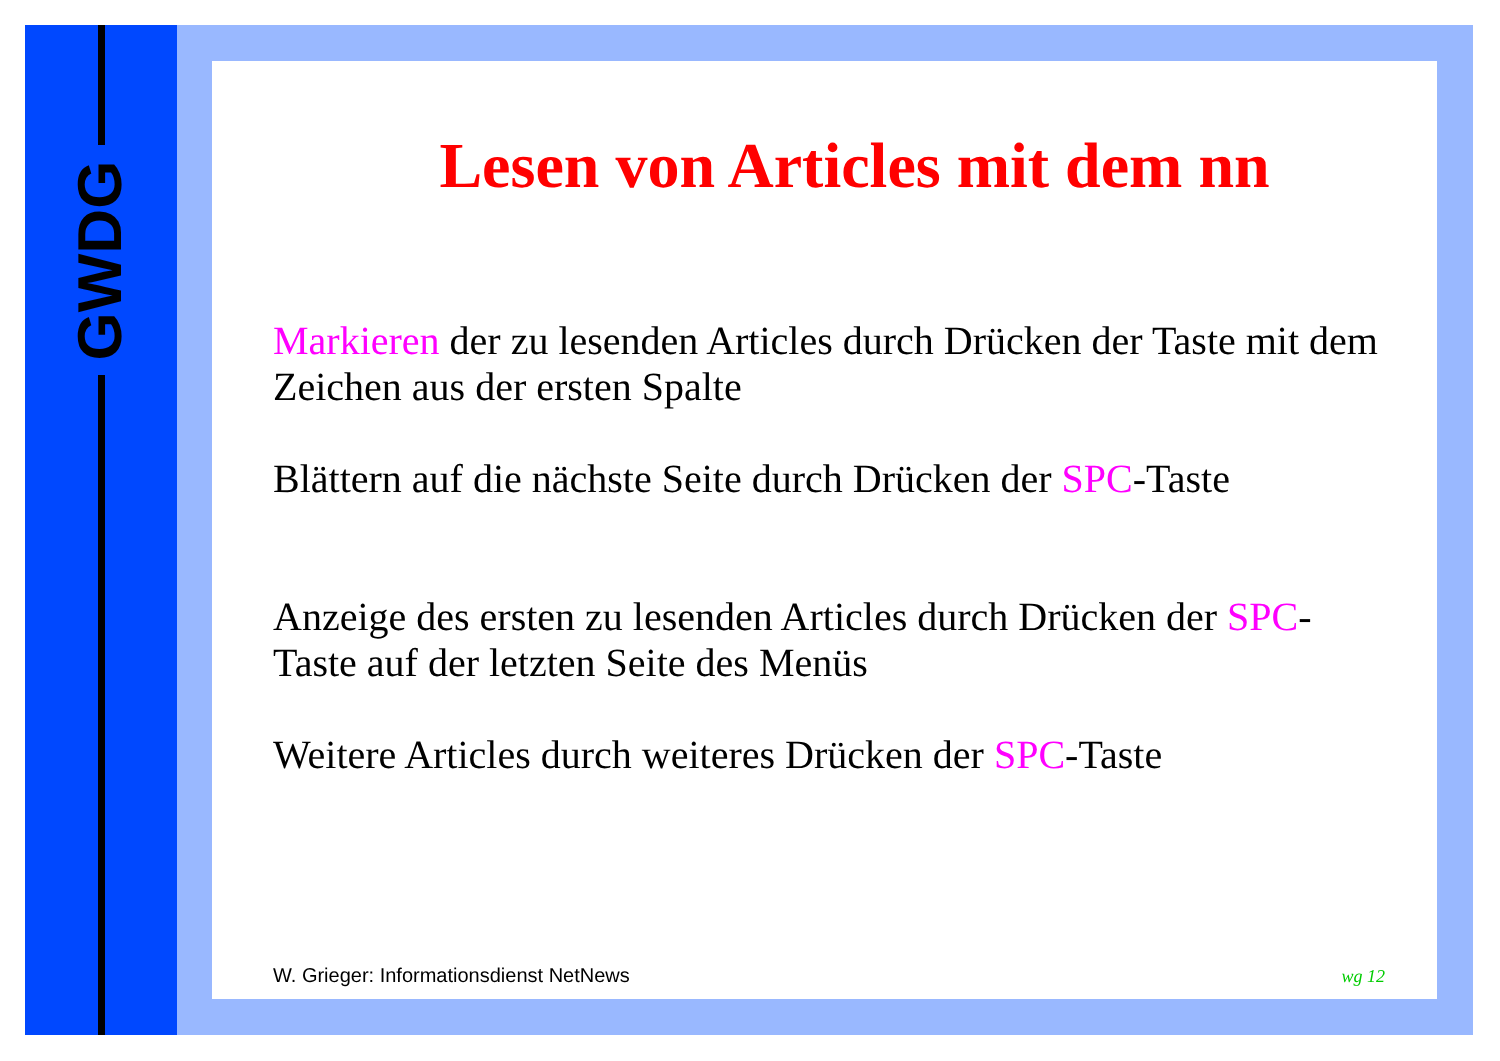GWDG
Lesen von Articles mit dem nn
Markieren der zu lesenden Articles durch Drücken der Taste mit dem Zeichen aus der ersten Spalte
Blättern auf die nächste Seite durch Drücken der SPC-Taste
Anzeige des ersten zu lesenden Articles durch Drücken der SPC-Taste auf der letzten Seite des Menüs
Weitere Articles durch weiteres Drücken der SPC-Taste
W. Grieger: Informationsdienst NetNews wg 12